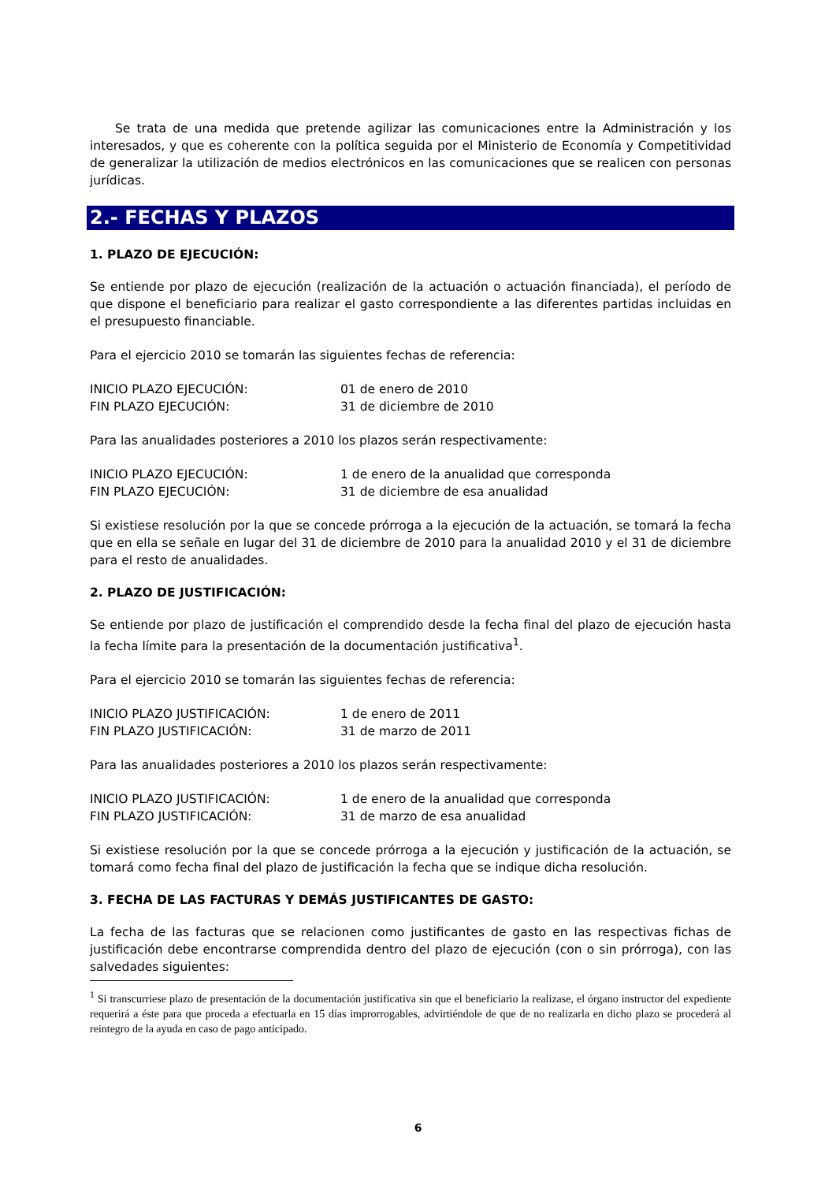Se trata de una medida que pretende agilizar las comunicaciones entre la Administración y los interesados, y que es coherente con la política seguida por el Ministerio de Economía y Competitividad de generalizar la utilización de medios electrónicos en las comunicaciones que se realicen con personas jurídicas.
2.- FECHAS Y PLAZOS
1. PLAZO DE EJECUCIÓN:
Se entiende por plazo de ejecución (realización de la actuación o actuación financiada), el período de que dispone el beneficiario para realizar el gasto correspondiente a las diferentes partidas incluidas en el presupuesto financiable.
Para el ejercicio 2010 se tomarán las siguientes fechas de referencia:
| INICIO PLAZO EJECUCIÓN: | 01 de enero de 2010 |
| FIN PLAZO EJECUCIÓN: | 31 de diciembre de 2010 |
Para las anualidades posteriores a 2010 los plazos serán respectivamente:
| INICIO PLAZO EJECUCIÓN: | 1 de enero de la anualidad que corresponda |
| FIN PLAZO EJECUCIÓN: | 31 de diciembre de esa anualidad |
Si existiese resolución por la que se concede prórroga a la ejecución de la actuación, se tomará la fecha que en ella se señale en lugar del 31 de diciembre de 2010 para la anualidad 2010 y el 31 de diciembre para el resto de anualidades.
2. PLAZO DE JUSTIFICACIÓN:
Se entiende por plazo de justificación el comprendido desde la fecha final del plazo de ejecución hasta la fecha límite para la presentación de la documentación justificativa<sup>1</sup>.
Para el ejercicio 2010 se tomarán las siguientes fechas de referencia:
| INICIO PLAZO JUSTIFICACIÓN: | 1 de enero de 2011 |
| FIN PLAZO JUSTIFICACIÓN: | 31 de marzo de 2011 |
Para las anualidades posteriores a 2010 los plazos serán respectivamente:
| INICIO PLAZO JUSTIFICACIÓN: | 1 de enero de la anualidad que corresponda |
| FIN PLAZO JUSTIFICACIÓN: | 31 de marzo de esa anualidad |
Si existiese resolución por la que se concede prórroga a la ejecución y justificación de la actuación, se tomará como fecha final del plazo de justificación la fecha que se indique dicha resolución.
3. FECHA DE LAS FACTURAS Y DEMÁS JUSTIFICANTES DE GASTO:
La fecha de las facturas que se relacionen como justificantes de gasto en las respectivas fichas de justificación debe encontrarse comprendida dentro del plazo de ejecución (con o sin prórroga), con las salvedades siguientes:
<sup>1</sup> Si transcurriese plazo de presentación de la documentación justificativa sin que el beneficiario la realizase, el órgano instructor del expediente requerirá a éste para que proceda a efectuarla en 15 días improrrogables, advirtiéndole de que de no realizarla en dicho plazo se procederá al reintegro de la ayuda en caso de pago anticipado.
6